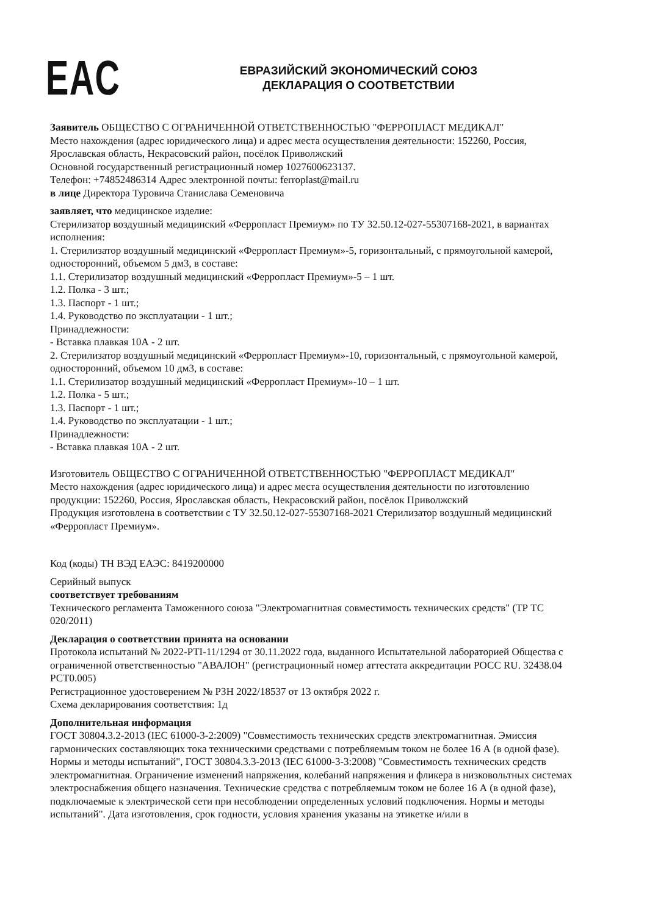EAC
ЕВРАЗИЙСКИЙ ЭКОНОМИЧЕСКИЙ СОЮЗ
ДЕКЛАРАЦИЯ О СООТВЕТСТВИИ
Заявитель ОБЩЕСТВО С ОГРАНИЧЕННОЙ ОТВЕТСТВЕННОСТЬЮ "ФЕРРОПЛАСТ МЕДИКАЛ"
Место нахождения (адрес юридического лица) и адрес места осуществления деятельности: 152260, Россия, Ярославская область, Некрасовский район, посёлок Приволжский
Основной государственный регистрационный номер 1027600623137.
Телефон: +74852486314 Адрес электронной почты: ferroplast@mail.ru
в лице Директора Туровича Станислава Семеновича
заявляет, что медицинское изделие:
Стерилизатор воздушный медицинский «Ферропласт Премиум» по ТУ 32.50.12-027-55307168-2021, в вариантах исполнения:
1. Стерилизатор воздушный медицинский «Ферропласт Премиум»-5, горизонтальный, с прямоугольной камерой, односторонний, объемом 5 дм3, в составе:
1.1. Стерилизатор воздушный медицинский «Ферропласт Премиум»-5 – 1 шт.
1.2. Полка - 3 шт.;
1.3. Паспорт - 1 шт.;
1.4. Руководство по эксплуатации - 1 шт.;
Принадлежности:
- Вставка плавкая 10А - 2 шт.
2. Стерилизатор воздушный медицинский «Ферропласт Премиум»-10, горизонтальный, с прямоугольной камерой, односторонний, объемом 10 дм3, в составе:
1.1. Стерилизатор воздушный медицинский «Ферропласт Премиум»-10 – 1 шт.
1.2. Полка - 5 шт.;
1.3. Паспорт - 1 шт.;
1.4. Руководство по эксплуатации - 1 шт.;
Принадлежности:
- Вставка плавкая 10А - 2 шт.
Изготовитель ОБЩЕСТВО С ОГРАНИЧЕННОЙ ОТВЕТСТВЕННОСТЬЮ "ФЕРРОПЛАСТ МЕДИКАЛ"
Место нахождения (адрес юридического лица) и адрес места осуществления деятельности по изготовлению продукции: 152260, Россия, Ярославская область, Некрасовский район, посёлок Приволжский
Продукция изготовлена в соответствии с ТУ 32.50.12-027-55307168-2021 Стерилизатор воздушный медицинский «Ферропласт Премиум».
Код (коды) ТН ВЭД ЕАЭС: 8419200000
Серийный выпуск
соответствует требованиям
Технического регламента Таможенного союза "Электромагнитная совместимость технических средств" (ТР ТС 020/2011)
Декларация о соответствии принята на основании
Протокола испытаний № 2022-PTI-11/1294 от 30.11.2022 года, выданного Испытательной лабораторией Общества с ограниченной ответственностью "АВАЛОН" (регистрационный номер аттестата аккредитации РОСС RU. 32438.04 РСТ0.005)
Регистрационное удостоверением № РЗН 2022/18537 от 13 октября 2022 г.
Схема декларирования соответствия: 1д
Дополнительная информация
ГОСТ 30804.3.2-2013 (IEC 61000-3-2:2009) "Совместимость технических средств электромагнитная. Эмиссия гармонических составляющих тока техническими средствами с потребляемым током не более 16 А (в одной фазе). Нормы и методы испытаний", ГОСТ 30804.3.3-2013 (IEC 61000-3-3:2008) "Совместимость технических средств электромагнитная. Ограничение изменений напряжения, колебаний напряжения и фликера в низковольтных системах электроснабжения общего назначения. Технические средства с потребляемым током не более 16 А (в одной фазе), подключаемые к электрической сети при несоблюдении определенных условий подключения. Нормы и методы испытаний". Дата изготовления, срок годности, условия хранения указаны на этикетке и/или в